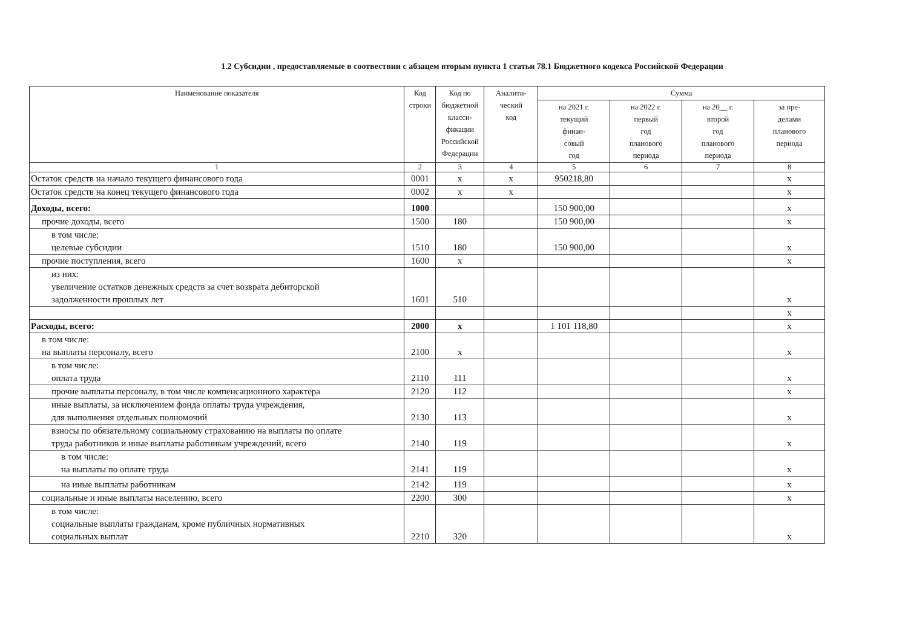1.2 Субсидии , предоставляемые в соотвествии с абзацем вторым пункта 1 статьи 78.1 Бюджетного кодекса Российской Федерации
| Наименование показателя | Код строки | Код по бюджетной класси- фикации Российской Федерации | Аналити- ческий код | Сумма | | | |
| --- | --- | --- | --- | --- | --- | --- | --- |
| | | | | на 2021 г. текущий финан- совый год | на 2022 г. первый год планового периода | на 20__ г. второй год планового периода | за пре- делами планового периода |
| 1 | 2 | 3 | 4 | 5 | 6 | 7 | 8 |
| Остаток средств на начало текущего финансового года | 0001 | x | x | 950218,80 | | | x |
| Остаток средств на конец текущего финансового года | 0002 | x | x | | | | x |
| Доходы, всего: | 1000 | | | 150 900,00 | | | x |
| прочие доходы, всего | 1500 | 180 | | 150 900,00 | | | x |
| в том числе: целевые субсидии | 1510 | 180 | | 150 900,00 | | | x |
| прочие поступления, всего | 1600 | x | | | | | x |
| из них: увеличение остатков денежных средств за счет возврата дебиторской задолженности прошлых лет | 1601 | 510 | | | | | x |
| | | | | | | | x |
| Расходы, всего: | 2000 | x | | 1 101 118,80 | | | x |
| в том числе: на выплаты персоналу, всего | 2100 | x | | | | | x |
| в том числе: оплата труда | 2110 | 111 | | | | | x |
| прочие выплаты персоналу, в том числе компенсационного характера | 2120 | 112 | | | | | x |
| иные выплаты, за исключением фонда оплаты труда учреждения, для выполнения отдельных полномочий | 2130 | 113 | | | | | x |
| взносы по обязательному социальному страхованию на выплаты по оплате труда работников и иные выплаты работникам учреждений, всего | 2140 | 119 | | | | | x |
| в том числе: на выплаты по оплате труда | 2141 | 119 | | | | | x |
| на иные выплаты работникам | 2142 | 119 | | | | | x |
| социальные и иные выплаты населению, всего | 2200 | 300 | | | | | x |
| в том числе: социальные выплаты гражданам, кроме публичных нормативных социальных выплат | 2210 | 320 | | | | | x |